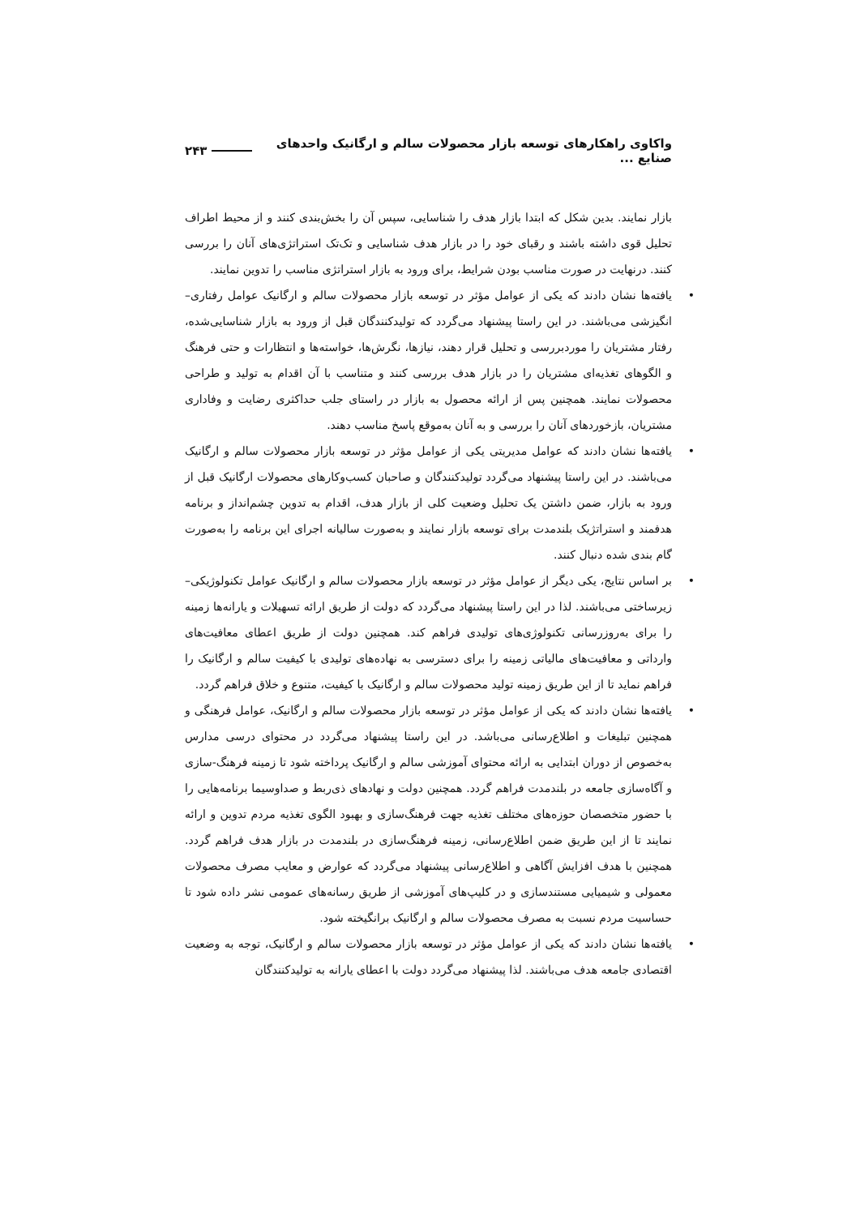واکاوی راهکارهای توسعه بازار محصولات سالم و ارگانیک واحدهای صنایع ... ۲۴۳
بازار نمایند. بدین شکل که ابتدا بازار هدف را شناسایی، سپس آن را بخش‌بندی کنند و از محیط اطراف تحلیل قوی داشته باشند و رقبای خود را در بازار هدف شناسایی و تک‌تک استراتژی‌های آنان را بررسی کنند. درنهایت در صورت مناسب بودن شرایط، برای ورود به بازار استراتژی مناسب را تدوین نمایند.
• یافته‌ها نشان دادند که یکی از عوامل مؤثر در توسعه بازار محصولات سالم و ارگانیک عوامل رفتاری–انگیزشی می‌باشند. در این راستا پیشنهاد می‌گردد که تولیدکنندگان قبل از ورود به بازار شناسایی‌شده، رفتار مشتریان را موردبررسی و تحلیل قرار دهند، نیازها، نگرش‌ها، خواسته‌ها و انتظارات و حتی فرهنگ و الگوهای تغذیه‌ای مشتریان را در بازار هدف بررسی کنند و متناسب با آن اقدام به تولید و طراحی محصولات نمایند. همچنین پس از ارائه محصول به بازار در راستای جلب حداکثری رضایت و وفاداری مشتریان، بازخوردهای آنان را بررسی و به آنان به‌موقع پاسخ مناسب دهند.
• یافته‌ها نشان دادند که عوامل مدیریتی یکی از عوامل مؤثر در توسعه بازار محصولات سالم و ارگانیک می‌باشند. در این راستا پیشنهاد می‌گردد تولیدکنندگان و صاحبان کسب‌وکارهای محصولات ارگانیک قبل از ورود به بازار، ضمن داشتن یک تحلیل وضعیت کلی از بازار هدف، اقدام به تدوین چشم‌انداز و برنامه هدفمند و استراتژیک بلندمدت برای توسعه بازار نمایند و به‌صورت سالیانه اجرای این برنامه را به‌صورت گام بندی شده دنبال کنند.
• بر اساس نتایج، یکی دیگر از عوامل مؤثر در توسعه بازار محصولات سالم و ارگانیک عوامل تکنولوژیکی– زیرساختی می‌باشند. لذا در این راستا پیشنهاد می‌گردد که دولت از طریق ارائه تسهیلات و یارانه‌ها زمینه را برای به‌روزرسانی تکنولوژی‌های تولیدی فراهم کند. همچنین دولت از طریق اعطای معافیت‌های وارداتی و معافیت‌های مالیاتی زمینه را برای دسترسی به نهاده‌های تولیدی با کیفیت سالم و ارگانیک را فراهم نماید تا از این طریق زمینه تولید محصولات سالم و ارگانیک با کیفیت، متنوع و خلاق فراهم گردد.
• یافته‌ها نشان دادند که یکی از عوامل مؤثر در توسعه بازار محصولات سالم و ارگانیک، عوامل فرهنگی و همچنین تبلیغات و اطلاع‌رسانی می‌باشد. در این راستا پیشنهاد می‌گردد در محتوای درسی مدارس به‌خصوص از دوران ابتدایی به ارائه محتوای آموزشی سالم و ارگانیک پرداخته شود تا زمینه فرهنگ-سازی و آگاه‌سازی جامعه در بلندمدت فراهم گردد. همچنین دولت و نهادهای ذی‌ربط و صداوسیما برنامه‌هایی را با حضور متخصصان حوزه‌های مختلف تغذیه جهت فرهنگ‌سازی و بهبود الگوی تغذیه مردم تدوین و ارائه نمایند تا از این طریق ضمن اطلاع‌رسانی، زمینه فرهنگ‌سازی در بلندمدت در بازار هدف فراهم گردد. همچنین با هدف افزایش آگاهی و اطلاع‌رسانی پیشنهاد می‌گردد که عوارض و معایب مصرف محصولات معمولی و شیمیایی مستندسازی و در کلیپ‌های آموزشی از طریق رسانه‌های عمومی نشر داده شود تا حساسیت مردم نسبت به مصرف محصولات سالم و ارگانیک برانگیخته شود.
• یافته‌ها نشان دادند که یکی از عوامل مؤثر در توسعه بازار محصولات سالم و ارگانیک، توجه به وضعیت اقتصادی جامعه هدف می‌باشند. لذا پیشنهاد می‌گردد دولت با اعطای یارانه به تولیدکنندگان